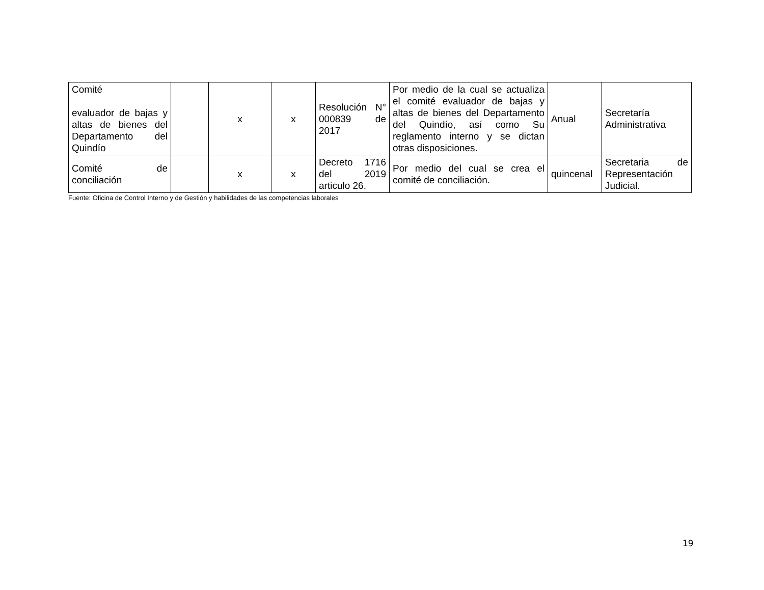| Comité evaluador de bajas y altas de bienes del Departamento del Quindío | | x | x | Resolución N° 000839 de 2017 | Por medio de la cual se actualiza el comité evaluador de bajas y altas de bienes del Departamento del Quindío, así como Su reglamento interno y se dictan otras disposiciones. | Anual | Secretaría Administrativa |
| Comité de conciliación | | x | x | Decreto 1716 del 2019 articulo 26. | Por medio del cual se crea el comité de conciliación. | quincenal | Secretaria de Representación Judicial. |
Fuente: Oficina de Control Interno y de Gestión y habilidades de las competencias laborales
19